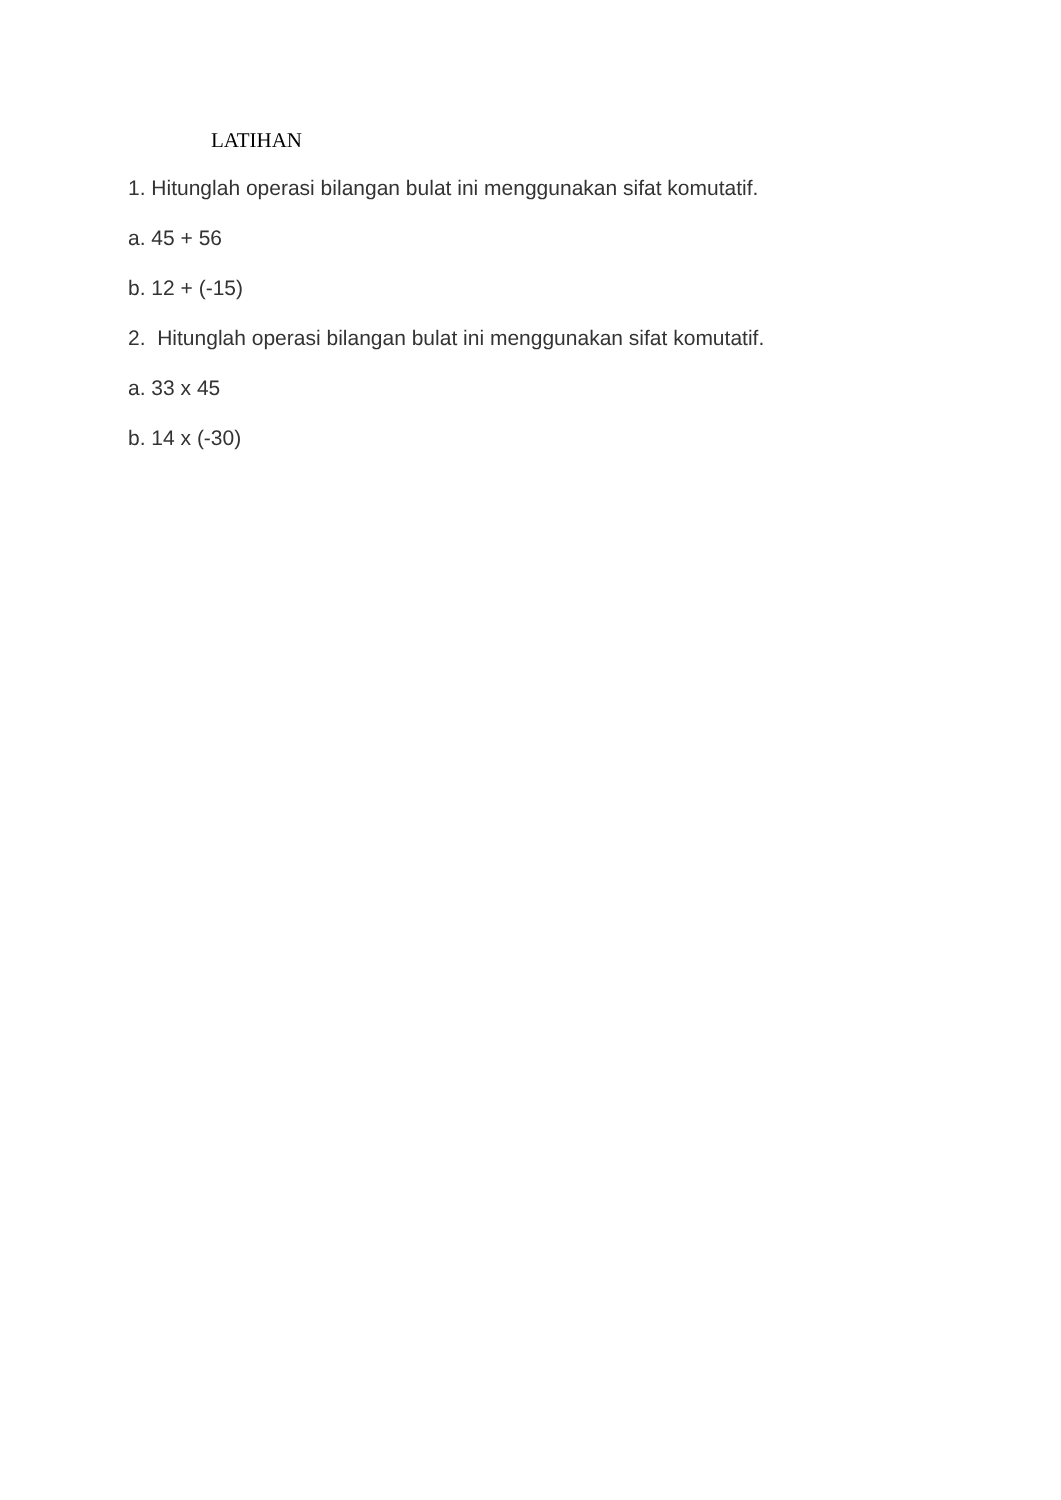LATIHAN
1. Hitunglah operasi bilangan bulat ini menggunakan sifat komutatif.
a. 45 + 56
b. 12 + (-15)
2. Hitunglah operasi bilangan bulat ini menggunakan sifat komutatif.
a. 33 x 45
b. 14 x (-30)